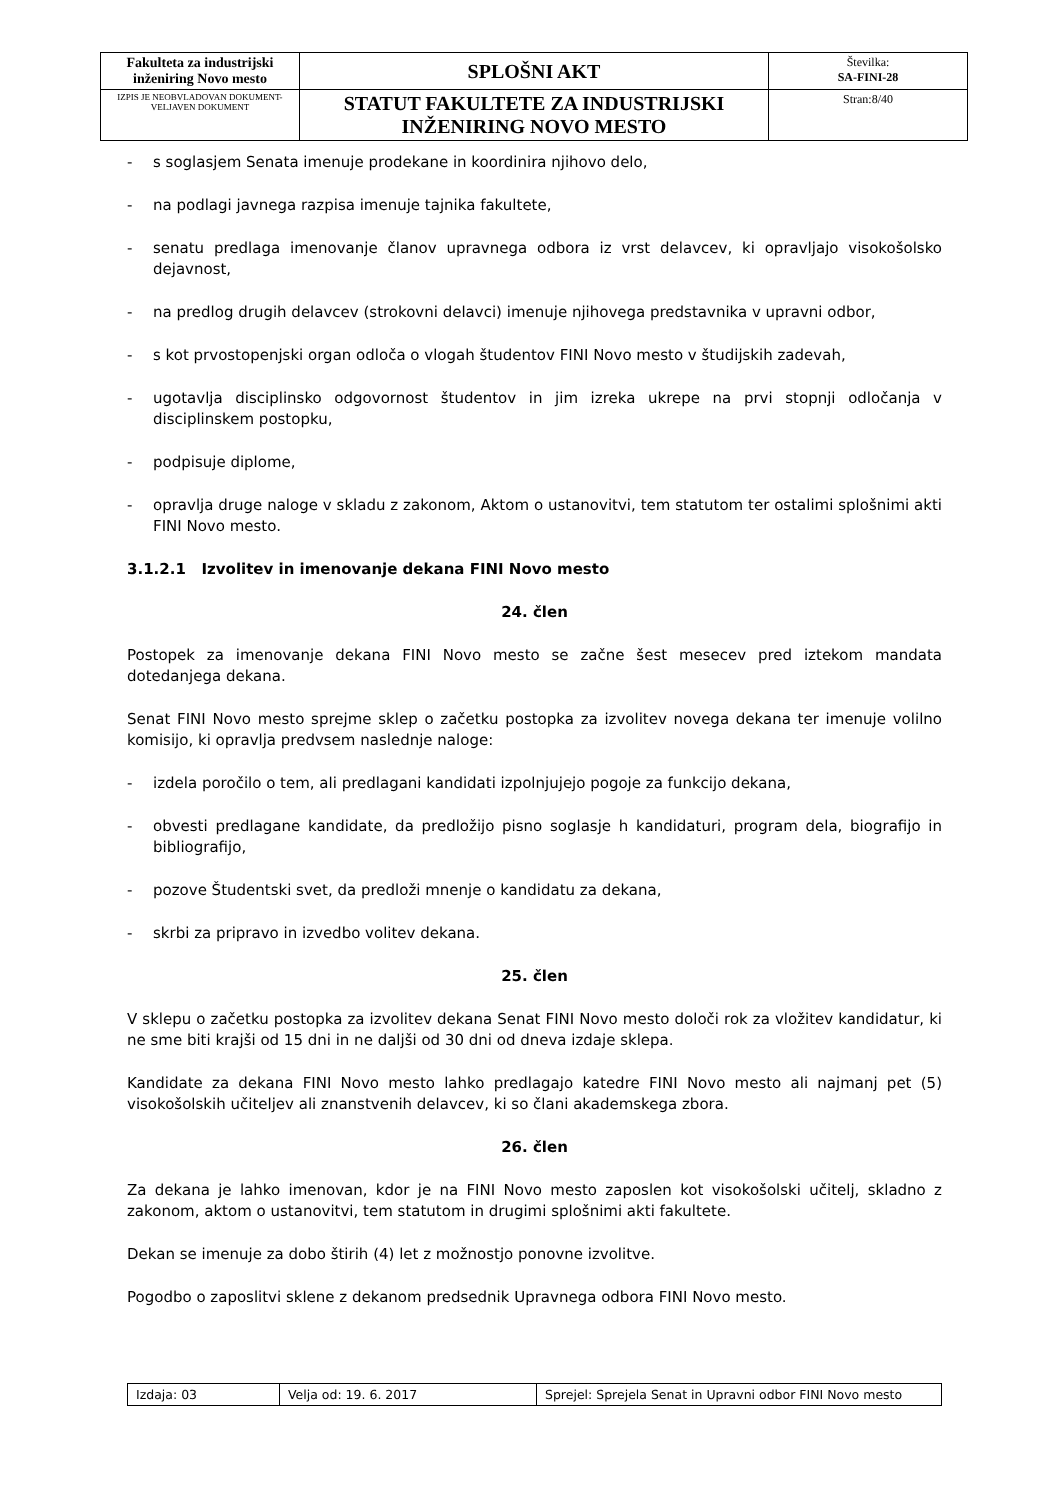| Fakulteta za industrijski inženiring Novo mesto | SPLOŠNI AKT | Številka: SA-FINI-28 |
| IZPIS JE NEOBVLADOVAN DOKUMENT-VELJAVEN DOKUMENT | STATUT FAKULTETE ZA INDUSTRIJSKI INŽENIRING NOVO MESTO | Stran:8/40 |
- s soglasjem Senata imenuje prodekane in koordinira njihovo delo,
- na podlagi javnega razpisa imenuje tajnika fakultete,
- senatu predlaga imenovanje članov upravnega odbora iz vrst delavcev, ki opravljajo visokošolsko dejavnost,
- na predlog drugih delavcev (strokovni delavci) imenuje njihovega predstavnika v upravni odbor,
- s kot prvostopenjski organ odloča o vlogah študentov FINI Novo mesto v študijskih zadevah,
- ugotavlja disciplinsko odgovornost študentov in jim izreka ukrepe na prvi stopnji odločanja v disciplinskem postopku,
- podpisuje diplome,
- opravlja druge naloge v skladu z zakonom, Aktom o ustanovitvi, tem statutom ter ostalimi splošnimi akti FINI Novo mesto.
3.1.2.1 Izvolitev in imenovanje dekana FINI Novo mesto
24. člen
Postopek za imenovanje dekana FINI Novo mesto se začne šest mesecev pred iztekom mandata dotedanjega dekana.
Senat FINI Novo mesto sprejme sklep o začetku postopka za izvolitev novega dekana ter imenuje volilno komisijo, ki opravlja predvsem naslednje naloge:
- izdela poročilo o tem, ali predlagani kandidati izpolnjujejo pogoje za funkcijo dekana,
- obvesti predlagane kandidate, da predložijo pisno soglasje h kandidaturi, program dela, biografijo in bibliografijo,
- pozove Študentski svet, da predloži mnenje o kandidatu za dekana,
- skrbi za pripravo in izvedbo volitev dekana.
25. člen
V sklepu o začetku postopka za izvolitev dekana Senat FINI Novo mesto določi rok za vložitev kandidatur, ki ne sme biti krajši od 15 dni in ne daljši od 30 dni od dneva izdaje sklepa.
Kandidate za dekana FINI Novo mesto lahko predlagajo katedre FINI Novo mesto ali najmanj pet (5) visokošolskih učiteljev ali znanstvenih delavcev, ki so člani akademskega zbora.
26. člen
Za dekana je lahko imenovan, kdor je na FINI Novo mesto zaposlen kot visokošolski učitelj, skladno z zakonom, aktom o ustanovitvi, tem statutom in drugimi splošnimi akti fakultete.
Dekan se imenuje za dobo štirih (4) let z možnostjo ponovne izvolitve.
Pogodbo o zaposlitvi sklene z dekanom predsednik Upravnega odbora FINI Novo mesto.
| Izdaja: 03 | Velja od: 19. 6. 2017 | Sprejel: Sprejela Senat in Upravni odbor FINI Novo mesto |